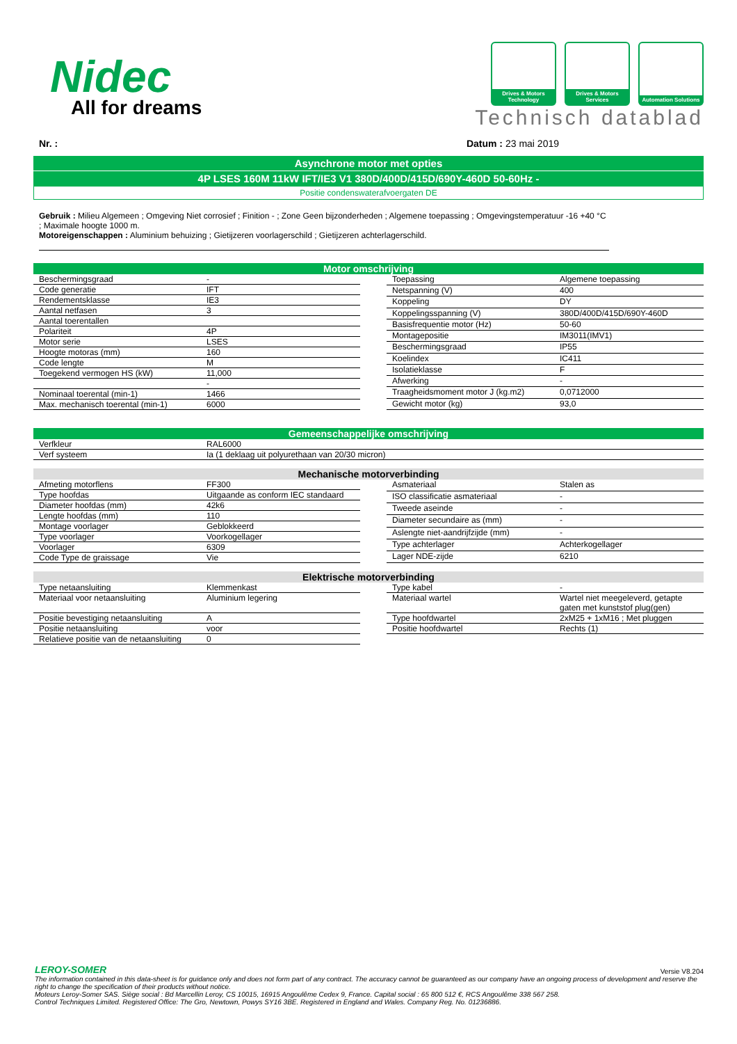Nidec
All for dreams
Drives & Motors Technology
Drives & Motors Services
Automation Solutions
Technisch datablad
Nr. : Datum : 23 mai 2019
Asynchrone motor met opties
4P LSES 160M 11kW IFT/IE3 V1 380D/400D/415D/690Y-460D 50-60Hz -
Positie condenswaterafvoergaten DE
Gebruik : Milieu Algemeen ; Omgeving Niet corrosief ; Finition - ; Zone Geen bijzonderheden ; Algemene toepassing ; Omgevingstemperatuur -16 +40 °C ; Maximale hoogte 1000 m.
Motoreigenschappen : Aluminium behuizing ; Gietijzeren voorlagerschild ; Gietijzeren achterlagerschild.
Motor omschrijving
| Beschermingsgraad | - |
| Code generatie | IFT |
| Rendementsklasse | IE3 |
| Aantal netfasen | 3 |
| Aantal toerentallen | |
| Polariteit | 4P |
| Motor serie | LSES |
| Hoogte motoras (mm) | 160 |
| Code lengte | M |
| Toegekend vermogen HS (kW) | 11,000 |
| | - |
| Nominaal toerental (min-1) | 1466 |
| Max. mechanisch toerental (min-1) | 6000 |
| Toepassing | Algemene toepassing |
| Netspanning (V) | 400 |
| Koppeling | DY |
| Koppelingsspanning (V) | 380D/400D/415D/690Y-460D |
| Basisfrequentie motor (Hz) | 50-60 |
| Montagepositie | IM3011(IMV1) |
| Beschermingsgraad | IP55 |
| Koelindex | IC411 |
| Isolatieklasse | F |
| Afwerking | - |
| Traagheidsmoment motor J (kg.m2) | 0,0712000 |
| Gewicht motor (kg) | 93,0 |
Gemeenschappelijke omschrijving
| Verfkleur | RAL6000 |
| Verf systeem | Ia (1 deklaag uit polyurethaan van 20/30 micron) |
Mechanische motorverbinding
| Afmeting motorflens | FF300 |
| Type hoofdas | Uitgaande as conform IEC standaard |
| Diameter hoofdas (mm) | 42k6 |
| Lengte hoofdas (mm) | 110 |
| Montage voorlager | Geblokkeerd |
| Type voorlager | Voorkogellager |
| Voorlager | 6309 |
| Code Type de graissage | Vie |
| Asmateriaal | Stalen as |
| ISO classificatie asmateriaal | - |
| Tweede aseinde | - |
| Diameter secundaire as (mm) | - |
| Aslengte niet-aandrijfzijde (mm) | - |
| Type achterlager | Achterkogellager |
| Lager NDE-zijde | 6210 |
Elektrische motorverbinding
| Type netaansluiting | Klemmenkast |
| Materiaal voor netaansluiting | Aluminium legering |
| Positie bevestiging netaansluiting | A |
| Positie netaansluiting | voor |
| Relatieve positie van de netaansluiting | 0 |
| Type kabel | - |
| Materiaal wartel | Wartel niet meegeleverd, getapte gaten met kunststof plug(gen) |
| Type hoofdwartel | 2xM25 + 1xM16 ; Met pluggen |
| Positie hoofdwartel | Rechts (1) |
LEROY-SOMER Versie V8.204
The information contained in this data-sheet is for guidance only and does not form part of any contract. The accuracy cannot be guaranteed as our company have an ongoing process of development and reserve the right to change the specification of their products without notice.
Moteurs Leroy-Somer SAS. Siège social : Bd Marcellin Leroy, CS 10015, 16915 Angoulême Cedex 9, France. Capital social : 65 800 512 €, RCS Angoulême 338 567 258.
Control Techniques Limited. Registered Office: The Gro, Newtown, Powys SY16 3BE. Registered in England and Wales. Company Reg. No. 01236886.